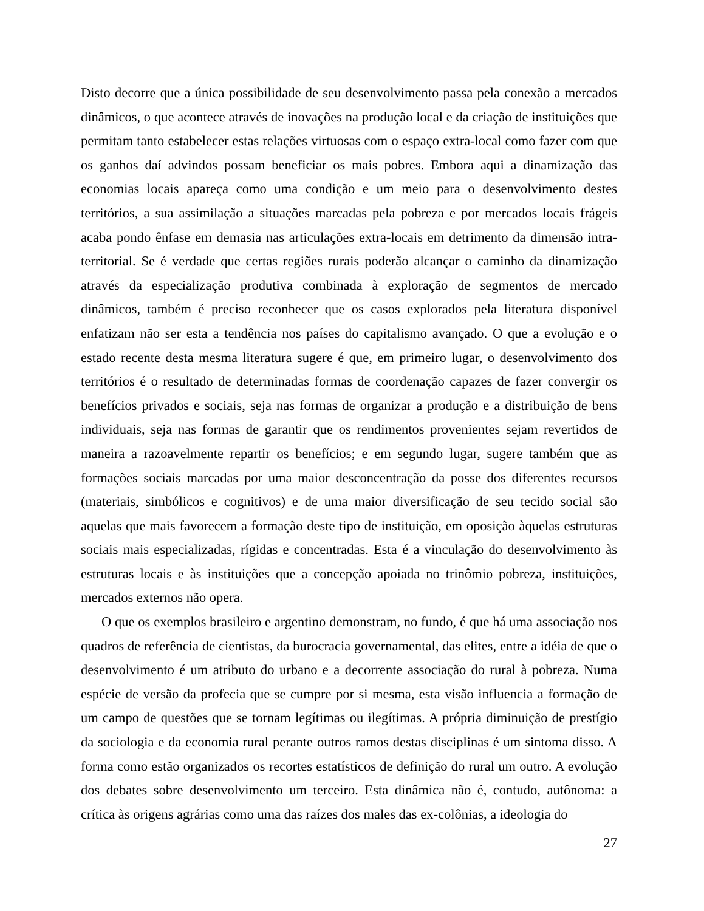Disto decorre que a única possibilidade de seu desenvolvimento passa pela conexão a mercados dinâmicos, o que acontece através de inovações na produção local e da criação de instituições que permitam tanto estabelecer estas relações virtuosas com o espaço extra-local como fazer com que os ganhos daí advindos possam beneficiar os mais pobres. Embora aqui a dinamização das economias locais apareça como uma condição e um meio para o desenvolvimento destes territórios, a sua assimilação a situações marcadas pela pobreza e por mercados locais frágeis acaba pondo ênfase em demasia nas articulações extra-locais em detrimento da dimensão intra-territorial. Se é verdade que certas regiões rurais poderão alcançar o caminho da dinamização através da especialização produtiva combinada à exploração de segmentos de mercado dinâmicos, também é preciso reconhecer que os casos explorados pela literatura disponível enfatizam não ser esta a tendência nos países do capitalismo avançado. O que a evolução e o estado recente desta mesma literatura sugere é que, em primeiro lugar, o desenvolvimento dos territórios é o resultado de determinadas formas de coordenação capazes de fazer convergir os benefícios privados e sociais, seja nas formas de organizar a produção e a distribuição de bens individuais, seja nas formas de garantir que os rendimentos provenientes sejam revertidos de maneira a razoavelmente repartir os benefícios; e em segundo lugar, sugere também que as formações sociais marcadas por uma maior desconcentração da posse dos diferentes recursos (materiais, simbólicos e cognitivos) e de uma maior diversificação de seu tecido social são aquelas que mais favorecem a formação deste tipo de instituição, em oposição àquelas estruturas sociais mais especializadas, rígidas e concentradas. Esta é a vinculação do desenvolvimento às estruturas locais e às instituições que a concepção apoiada no trinômio pobreza, instituições, mercados externos não opera.
O que os exemplos brasileiro e argentino demonstram, no fundo, é que há uma associação nos quadros de referência de cientistas, da burocracia governamental, das elites, entre a idéia de que o desenvolvimento é um atributo do urbano e a decorrente associação do rural à pobreza. Numa espécie de versão da profecia que se cumpre por si mesma, esta visão influencia a formação de um campo de questões que se tornam legítimas ou ilegítimas. A própria diminuição de prestígio da sociologia e da economia rural perante outros ramos destas disciplinas é um sintoma disso. A forma como estão organizados os recortes estatísticos de definição do rural um outro. A evolução dos debates sobre desenvolvimento um terceiro. Esta dinâmica não é, contudo, autônoma: a crítica às origens agrárias como uma das raízes dos males das ex-colônias, a ideologia do
27